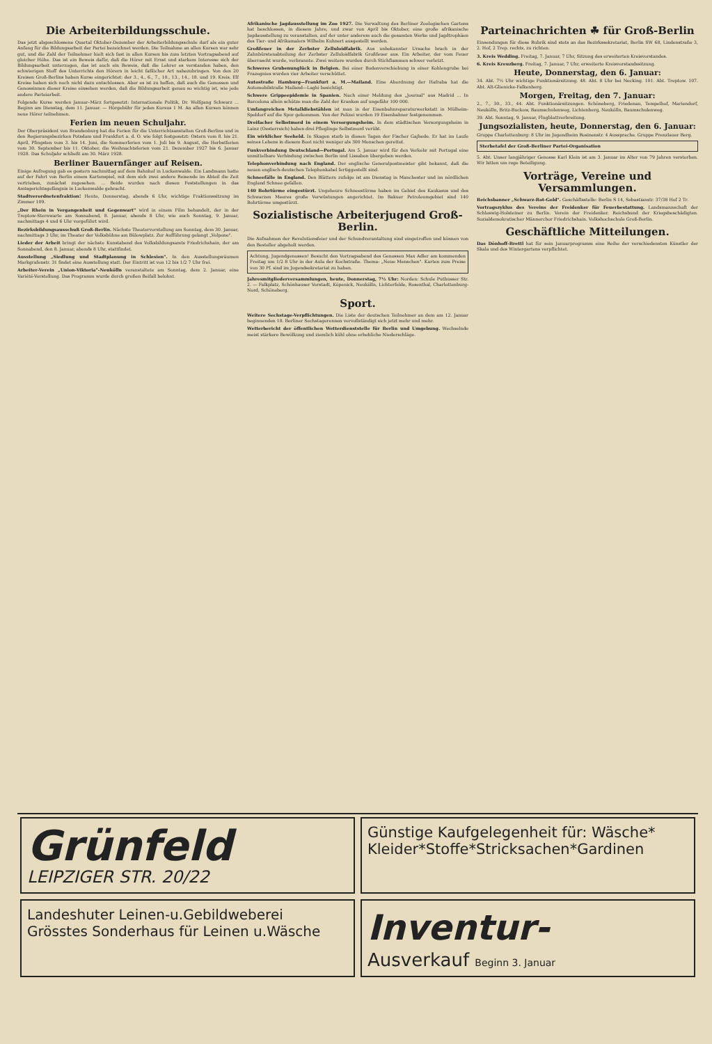Die Arbeiterbildungsschule.
Das jetzt abgeschlossene Quartal Oktober-Dezember der Arbeiterbildungsschule darf als ein guter Anfang für die Bildungsarbeit der Partei bezeichnet werden. Die Teilnahme an allen Kursen war sehr gut, und die Zahl der Teilnehmer hielt sich fast in allen Kursen bis zum letzten Vortragsabend auf gleicher Höhe. Das ist ein Beweis dafür, daß die Hörer mit Ernst und starkem Interesse sich der Bildungsarbeit unterzogen, das ist auch ein Beweis, daß die Lehrer es verstanden haben, den schwierigen Stoff des Unterrichts den Hörern in leicht faßlicher Art nahezubringen. Von den 20 Kreisen Groß-Berlins haben Kurse eingerichtet: der 3., 4., 6., 7., 10., 13., 14., 18. und 19. Kreis. Elf Kreise haben sich noch nicht dazu entschlossen. Aber es ist zu hoffen, daß auch die Genossen und Genossinnen dieser Kreise einsehen werden, daß die Bildungsarbeit genau so wichtig ist, wie jede andere Parteiarbeit.
Folgende Kurse werden Januar–März fortgesetzt: Internationale Politik, Dr. Wolfgang Schwarz ... Beginn am Dienstag, dem 11. Januar. — Hörgebühr für jeden Kursus 1 M. An allen Kursen können neue Hörer teilnehmen.
Ferien im neuen Schuljahr.
Der Oberpräsident von Brandenburg hat die Ferien für die Unterrichtsanstalten Groß-Berlins und in den Regierungsbezirken Potsdam und Frankfurt a. d. O. wie folgt festgesetzt: Ostern vom 8. bis 21. April, Pfingsten vom 3. bis 14. Juni, die Sommerferien vom 1. Juli bis 9. August, die Herbstferien vom 30. September bis 11. Oktober, die Weihnachtsferien vom 21. Dezember 1927 bis 6. Januar 1928. Das Schuljahr schließt am 30. März 1928.
Berliner Bauernfänger auf Reisen.
Einige Aufregung gab es gestern nachmittag auf dem Bahnhof in Luckenwalde. Ein Landmann hatte auf der Fahrt von Berlin einem Kartenspiel, mit dem sich zwei andere Reisende im Abteil die Zeit vertrieben, zunächst zugesehen. ... Beide wurden nach diesen Feststellungen in das Amtsgerichtsgefängnis in Luckenwalde gebracht.
Stadtverordnetenfraktion! Heute, Donnerstag, abends 6 Uhr, wichtige Fraktionssitzung im Zimmer 109.
„Der Rhein in Vergangenheit und Gegenwart" wird in einem Film behandelt, der in der Treptow-Sternwarte am Sonnabend, 8. Januar, abends 8 Uhr, wie auch Sonntag, 9. Januar, nachmittags 4 und 6 Uhr vorgeführt wird.
Bezirksbildungsausschuß Groß-Berlin. Nächste Theatervorstellung am Sonntag, dem 30. Januar, nachmittags 3 Uhr, im Theater der Volksbühne am Bülowplatz. Zur Aufführung gelangt „Volpone".
Lieder der Arbeit bringt der nächste Kunstabend des Volksbildungsamts Friedrichshain, der am Sonnabend, den 8. Januar, abends 8 Uhr, stattfindet.
Ausstellung „Siedlung und Stadtplanung in Schlesien". In den Ausstellungsräumen Markgrafenstr. 31 findet eine Ausstellung statt. Der Eintritt ist von 12 bis 1/2 7 Uhr frei.
Arbeiter-Verein „Union-Viktoria"-Neukölln veranstaltete am Sonntag, dem 2. Januar, eine Variété-Vorstellung. Das Programm wurde durch großen Beifall belohnt.
Afrikanische Jagdausstellung im Zoo 1927. Die Verwaltung des Berliner Zoologischen Gartens hat beschlossen, in diesem Jahre, und zwar von April bis Oktober, eine große afrikanische Jagdausstellung zu veranstalten, auf der unter anderem auch die gesamten Werke und Jagdtrophäen des Tier- und Afrikamalers Wilhelm Kuhnert ausgestellt werden.
Großfeuer in der Zerbster Zelluloidfabrik. Aus unbekannter Ursache brach in der Zahnbürstenabteilung der Zerbster Zelluloidfabrik Großfeuer aus. Ein Arbeiter, der vom Feuer überrascht wurde, verbrannte. Zwei weitere wurden durch Stichflammen schwer verletzt.
Schweres Grubenunglück in Belgien. Bei einer Bodenverschiebung in einer Kohlengrube bei Frazegnies wurden vier Arbeiter verschüttet.
Autostraße Hamburg—Frankfurt a. M.—Mailand. Eine Abordnung der Hafraba hat die Automobilstraße Mailand—Laghi besichtigt.
Schwere Grippeepidemie in Spanien. Nach einer Meldung des „Journal" aus Madrid ... In Barcelona allein schätze man die Zahl der Kranken auf ungefähr 100 000.
Umfangreichen Metalldiebstählen ist man in der Eisenbahnreparaturwerkstatt in Mülheim-Speldorf auf die Spur gekommen. Von der Polizei wurden 19 Eisenbahner festgenommen.
Dreifacher Selbstmord in einem Versorgungsheim. In dem städtischen Versorgungsheim in Lainz (Oesterreich) haben drei Pfleglinge Selbstmord verübt.
Ein wirklicher Seeheld. In Skagen starb in diesen Tagen der Fischer Gajhede. Er hat im Laufe seines Lebens in diesem Boot nicht weniger als 300 Menschen gerettet.
Funkverbindung Deutschland—Portugal. Am 5. Januar wird für den Verkehr mit Portugal eine unmittelbare Verbindung zwischen Berlin und Lissabon übergeben werden.
Telephonverbindung nach England. Der englische Generalpostmeister gibt bekannt, daß die neuen englisch-deutschen Telephonkabel fertiggestellt sind.
Schneefälle in England. Den Blättern zufolge ist am Dienstag in Manchester und im nördlichen England Schnee gefallen.
140 Bohrtürme eingestürzt. Ungeheure Schneestürme haben im Gebiet des Kaukasus und des Schwarzen Meeres große Verwüstungen angerichtet. Im Bakuer Petroleumgebiet sind 140 Bohrtürme umgestürzt.
Sozialistische Arbeiterjugend Groß-Berlin.
Die Aufnahmen der Revolutionsfeier und der Schundverantaltung sind eingetroffen und können von den Besteller abgeholt werden.
Achtung, Jugendgenossen! Besucht den Vortragsabend des Genossen Max Adler am kommenden Freitag um 1/2 8 Uhr in der Aula der Kochstraße. Thema: „Neue Menschen". Karten zum Preise von 30 Pf. sind im Jugendsekretariat zu haben.
Jahresmitgliederversammlungen, heute, Donnerstag, 7½ Uhr: Norden: Schule Putbusser Str. 2. — Falkplatz, Schönhauser Vorstadt, Köpenick, Neukölln, Lichterfelde, Rosenthal, Charlottenburg-Nord, Schöneberg.
Sport.
Weitere Sechstage-Verpflichtungen. Die Liste der deutschen Teilnehmer an dem am 12. Januar beginnenden 18. Berliner Sechstagerennen vervollständigt sich jetzt mehr und mehr.
Wetterbericht der öffentlichen Wetterdienststelle für Berlin und Umgebung. Wechselnde meist stärkere Bewölkung und ziemlich kühl ohne erhebliche Niederschläge.
Parteinachrichten ☘ für Groß-Berlin
Einsendungen für diese Rubrik sind stets an das Bezirkssekretariat, Berlin SW 68, Lindenstraße 3, 2. Hof, 2 Trep. rechts, zu richten.
3. Kreis Wedding. Freitag, 7. Januar, 7 Uhr, Sitzung des erweiterten Kreisvorstandes.
6. Kreis Kreuzberg. Freitag, 7. Januar, 7 Uhr, erweiterte Kreisvorstandssitzung.
Heute, Donnerstag, den 6. Januar:
34. Abt. 7½ Uhr wichtige Funktionärsitzung. 48. Abt. 8 Uhr bei Necking. 101. Abt. Treptow. 107. Abt. Alt-Glienicke-Falkenberg.
Morgen, Freitag, den 7. Januar:
2., 7., 30., 33., 44. Abt. Funktionärsitzungen. Schöneberg, Friedenau, Tempelhof, Mariendorf, Neukölln, Britz-Buckow, Baumschulenweg, Lichtenberg, Neukölln, Baumschulenweg.
39. Abt. Sonntag, 9. Januar, Flugblattverbreitung.
Jungsozialisten, heute, Donnerstag, den 6. Januar:
Gruppe Charlottenburg: 8 Uhr im Jugendheim Rosinenstr. 4 Aussprache. Gruppe Prenzlauer Berg.
Sterbetafel der Groß-Berliner Partei-Organisation
5. Abt. Unser langjähriger Genosse Karl Klein ist am 3. Januar im Alter von 79 Jahren verstorben. Wir bitten um rege Beteiligung.
Vorträge, Vereine und Versammlungen.
Reichsbanner „Schwarz-Rot-Gold". Geschäftsstelle: Berlin S 14, Sebastianstr. 37/38 Hof 2 Tr.
Vortragszyklus des Vereins der Freidenker für Feuerbestattung. Landsmannschaft der Schleswig-Holsteiner zu Berlin. Verein der Freidenker. Reichsbund der Kriegsbeschädigten. Sozialdemokratischer Männerchor Friedrichshain. Volkshochschule Groß-Berlin.
Geschäftliche Mitteilungen.
Das Dönhoff-Brettl hat für sein Januarprogramm eine Reihe der verschiedensten Künstler der Skala und des Wintergartens verpflichtet.
Grünfeld
LEIPZIGER STR. 20/22
Günstige Kaufgelegenheit für: Wäsche* Kleider*Stoffe*Stricksachen*Gardinen
Landeshuter Leinen-u.Gebildweberei Grösstes Sonderhaus für Leinen u.Wäsche
Inventur-
Ausverkauf Beginn 3. Januar